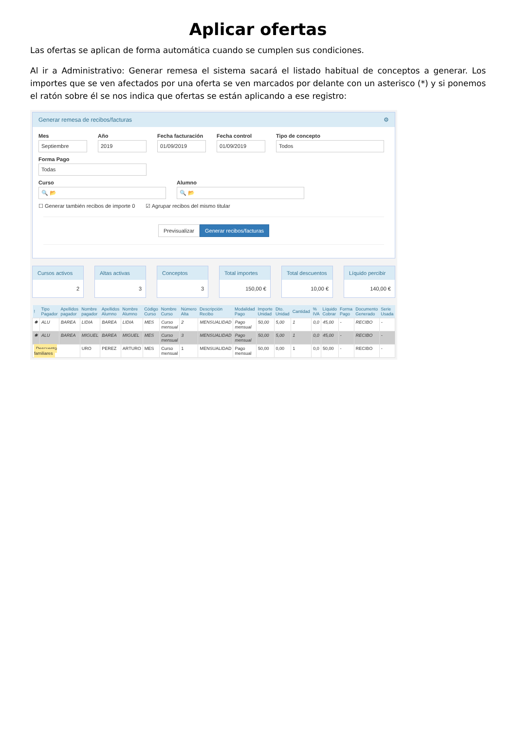Aplicar ofertas
Las ofertas se aplican de forma automática cuando se cumplen sus condiciones.
Al ir a Administrativo: Generar remesa el sistema sacará el listado habitual de conceptos a generar. Los importes que se ven afectados por una oferta se ven marcados por delante con un asterisco (*) y si ponemos el ratón sobre él se nos indica que ofertas se están aplicando a ese registro:
Generar remesa de recibos/facturas ⚙
Mes
Septiembre
Año
2019
Fecha facturación
01/09/2019
Fecha control
01/09/2019
Tipo de concepto
Todos
Forma Pago
Todas
Curso
🔍 📂
Alumno
🔍 📂
☐ Generar también recibos de importe 0 ☑ Agrupar recibos del mismo titular
Previsualizar Generar recibos/facturas
Cursos activos
2
Altas activas
3
Conceptos
3
Total importes
150,00 €
Total descuentos
10,00 €
Líquido percibir
140,00 €
| ! | Tipo Pagador | Apellidos pagador | Nombre pagador | Apellidos Alumno | Nombre Alumno | Código Curso | Nombre Curso | Número Alta | Descripción Recibo | Modalidad Pago | Importe Unidad | Dto. Unidad | Cantidad | % IVA | Líquido Cobrar | Forma Pago | Documento Generado | Serie Usada |
| --- | --- | --- | --- | --- | --- | --- | --- | --- | --- | --- | --- | --- | --- | --- | --- | --- | --- | --- |
| ✱ | ALU | BAREA | LIDIA | BAREA | LIDIA | MES | Curso mensual | 2 | MENSUALIDAD | Pago mensual | 50,00 | 5,00 | 1 | 0,0 | 45,00 | - | RECIBO | - |
| ✱ | ALU | BAREA | MIGUEL | BAREA | MIGUEL | MES | Curso mensual | 3 | MENSUALIDAD | Pago mensual | 50,00 | 5,00 | 1 | 0,0 | 45,00 | - | RECIBO | - |
| Descuento familiares | | | URO | PEREZ | ARTURO | MES | Curso mensual | 1 | MENSUALIDAD | Pago mensual | 50,00 | 0,00 | 1 | 0,0 | 50,00 | - | RECIBO | - |